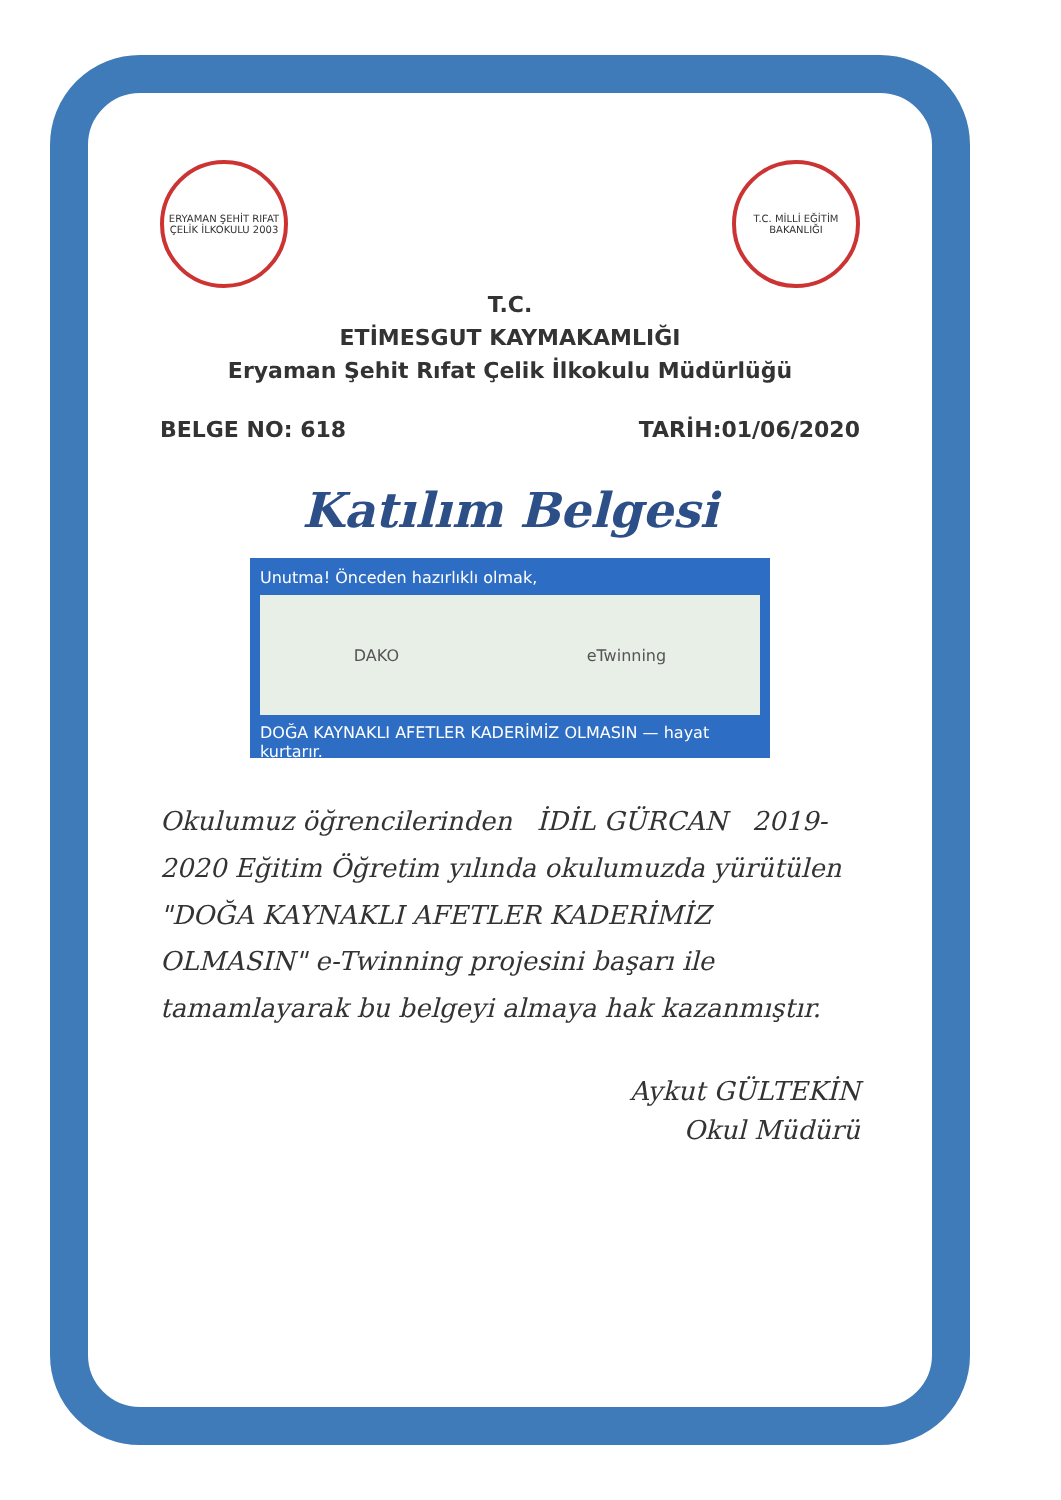ERYAMAN ŞEHİT RIFAT ÇELİK İLKOKULU 2003
T.C. MİLLİ EĞİTİM BAKANLIĞI
T.C.
ETİMESGUT KAYMAKAMLIĞI
Eryaman Şehit Rıfat Çelik İlkokulu Müdürlüğü
BELGE NO: 618 TARİH:01/06/2020
Katılım Belgesi
Unutma! Önceden hazırlıklı olmak,
DAKO eTwinning
DOĞA KAYNAKLI AFETLER KADERİMİZ OLMASIN — hayat kurtarır.
Okulumuz öğrencilerinden İDİL GÜRCAN 2019-2020 Eğitim Öğretim yılında okulumuzda yürütülen "DOĞA KAYNAKLI AFETLER KADERİMİZ OLMASIN" e-Twinning projesini başarı ile tamamlayarak bu belgeyi almaya hak kazanmıştır.
Aykut GÜLTEKİN
Okul Müdürü